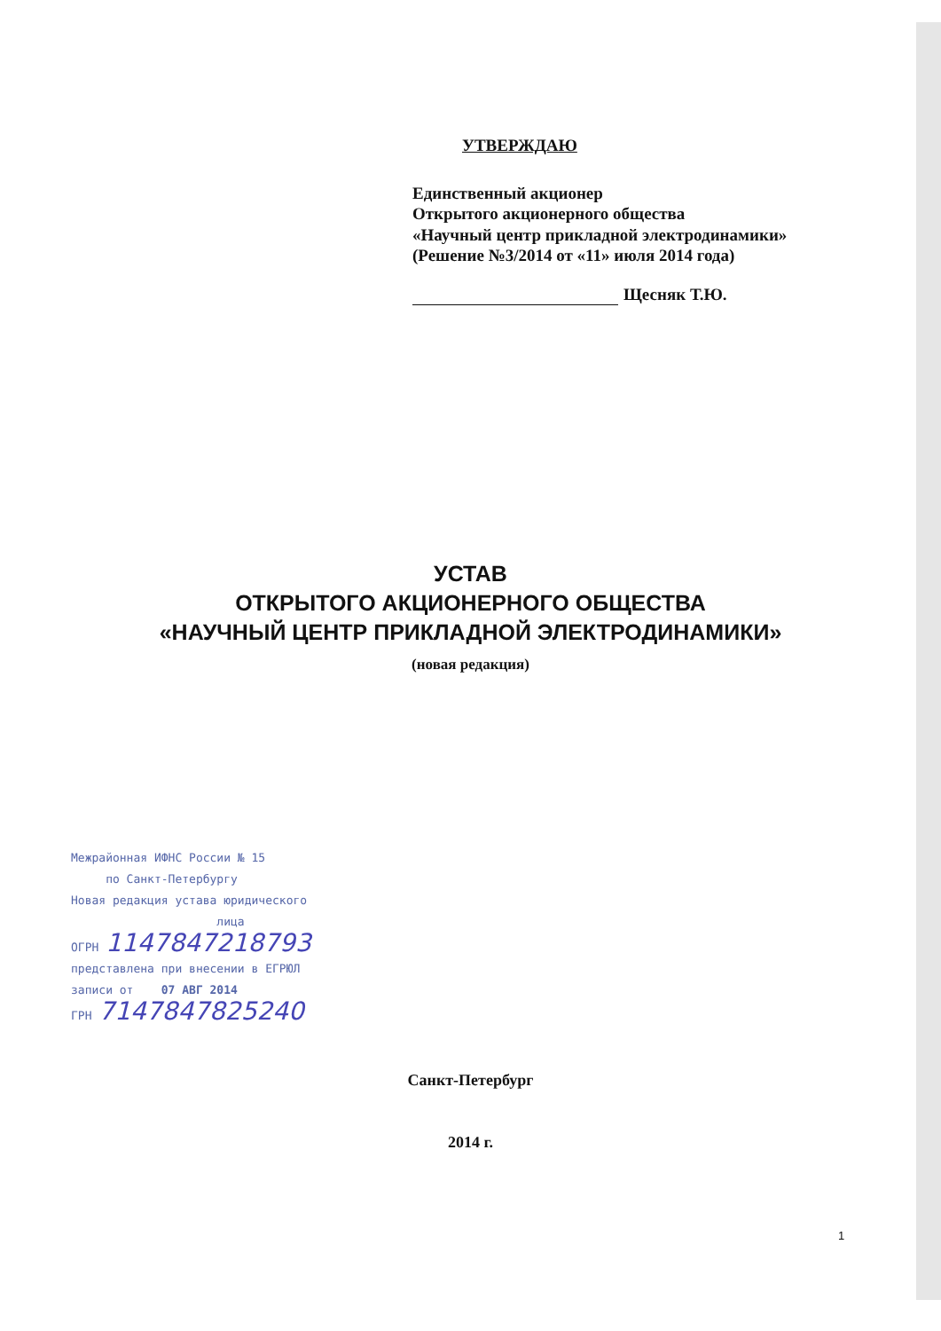УТВЕРЖДАЮ
Единственный акционер
Открытого акционерного общества
«Научный центр прикладной электродинамики»
(Решение №3/2014 от «11» июля 2014 года)
Щесняк Т.Ю.
УСТАВ
ОТКРЫТОГО АКЦИОНЕРНОГО ОБЩЕСТВА
«НАУЧНЫЙ ЦЕНТР ПРИКЛАДНОЙ ЭЛЕКТРОДИНАМИКИ»
(новая редакция)
Межрайонная ИФНС России № 15
по Санкт-Петербургу
Новая редакция устава юридического
лица
ОГРН 1147847218793
представлена при внесении в ЕГРЮЛ
записи от 07 АВГ 2014
ГРН 7147847825240
Санкт-Петербург
2014 г.
1